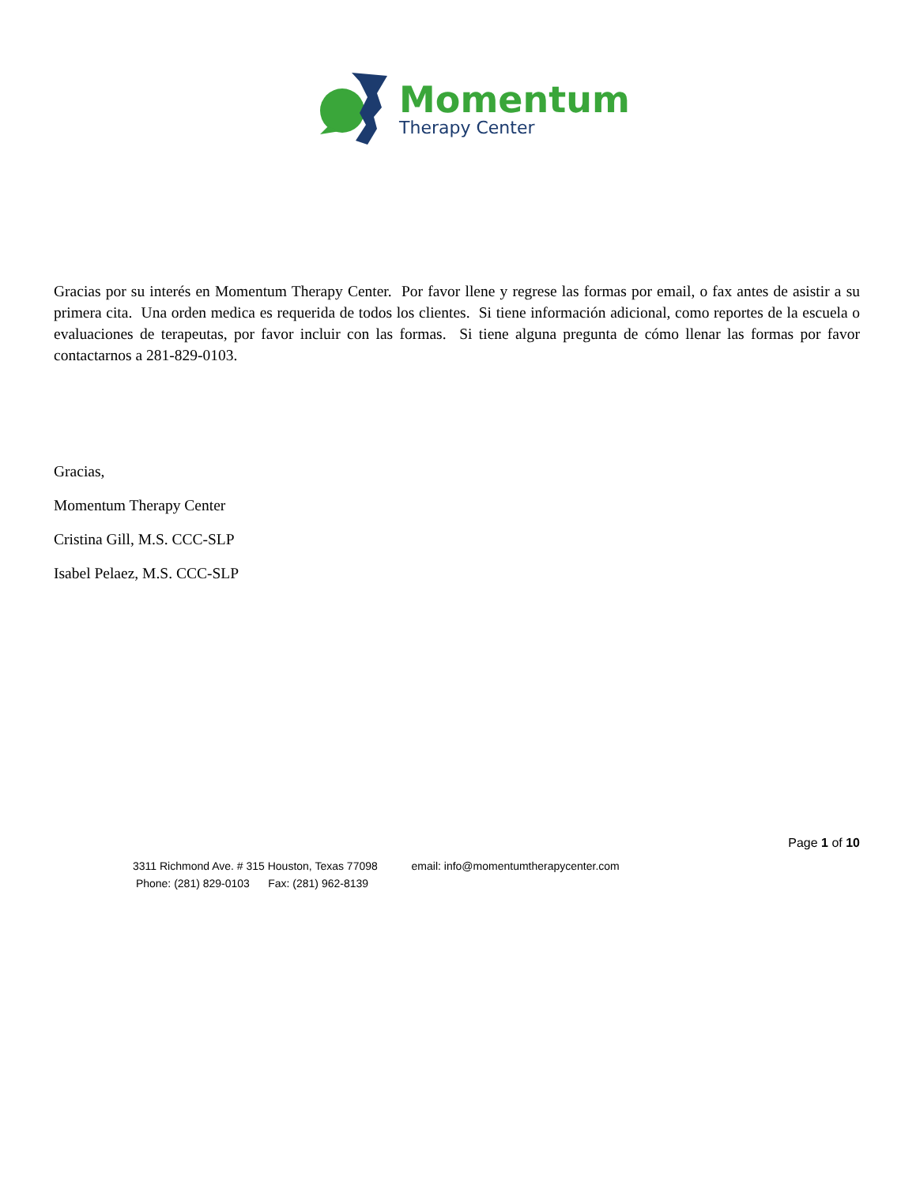Momentum
Therapy Center
Gracias por su interés en Momentum Therapy Center. Por favor llene y regrese las formas por email, o fax antes de asistir a su primera cita. Una orden medica es requerida de todos los clientes. Si tiene información adicional, como reportes de la escuela o evaluaciones de terapeutas, por favor incluir con las formas. Si tiene alguna pregunta de cómo llenar las formas por favor contactarnos a 281-829-0103.
Gracias,
Momentum Therapy Center
Cristina Gill, M.S. CCC-SLP
Isabel Pelaez, M.S. CCC-SLP
Page 1 of 10
3311 Richmond Ave. # 315 Houston, Texas 77098 email: info@momentumtherapycenter.com
Phone: (281) 829-0103 Fax: (281) 962-8139